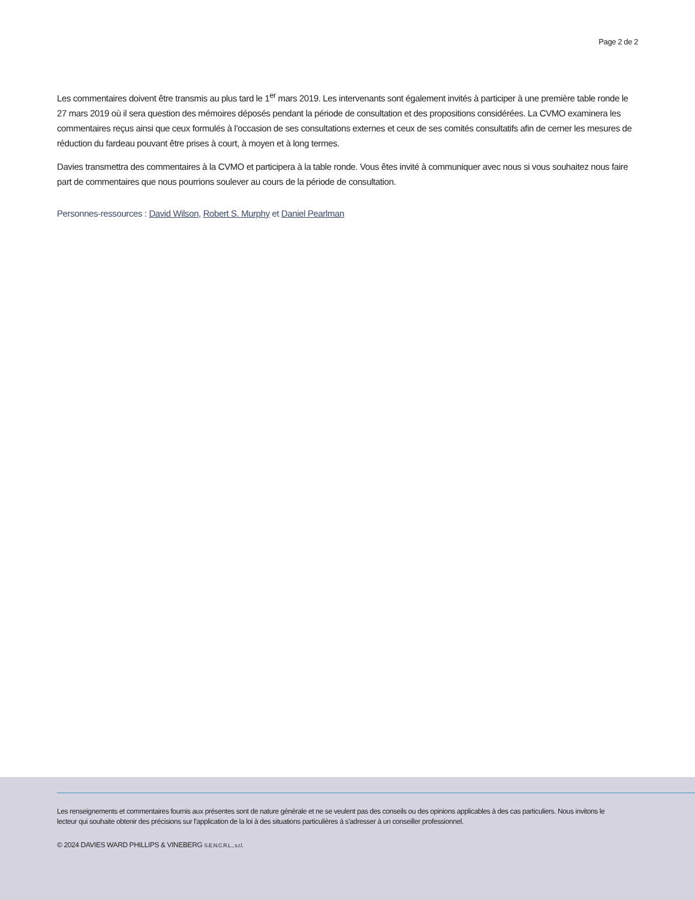Page 2 de 2
Les commentaires doivent être transmis au plus tard le 1<sup>er</sup> mars 2019. Les intervenants sont également invités à participer à une première table ronde le 27 mars 2019 où il sera question des mémoires déposés pendant la période de consultation et des propositions considérées. La CVMO examinera les commentaires reçus ainsi que ceux formulés à l’occasion de ses consultations externes et ceux de ses comités consultatifs afin de cerner les mesures de réduction du fardeau pouvant être prises à court, à moyen et à long termes.
Davies transmettra des commentaires à la CVMO et participera à la table ronde. Vous êtes invité à communiquer avec nous si vous souhaitez nous faire part de commentaires que nous pourrions soulever au cours de la période de consultation.
Personnes-ressources : David Wilson, Robert S. Murphy et Daniel Pearlman
Les renseignements et commentaires fournis aux présentes sont de nature générale et ne se veulent pas des conseils ou des opinions applicables à des cas particuliers. Nous invitons le lecteur qui souhaite obtenir des précisions sur l'application de la loi à des situations particulières à s'adresser à un conseiller professionnel.
© 2024 DAVIES WARD PHILLIPS & VINEBERG S.E.N.C.R.L., s.r.l.